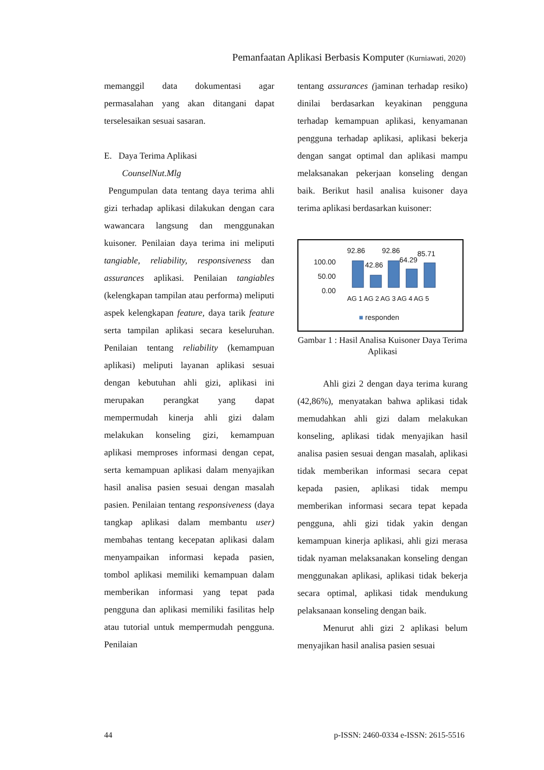Pemanfaatan Aplikasi Berbasis Komputer (Kurniawati, 2020)
memanggil data dokumentasi agar permasalahan yang akan ditangani dapat terselesaikan sesuai sasaran.
E. Daya Terima Aplikasi
CounselNut.Mlg
Pengumpulan data tentang daya terima ahli gizi terhadap aplikasi dilakukan dengan cara wawancara langsung dan menggunakan kuisoner. Penilaian daya terima ini meliputi tangiable, reliability, responsiveness dan assurances aplikasi. Penilaian tangiables (kelengkapan tampilan atau performa) meliputi aspek kelengkapan feature, daya tarik feature serta tampilan aplikasi secara keseluruhan. Penilaian tentang reliability (kemampuan aplikasi) meliputi layanan aplikasi sesuai dengan kebutuhan ahli gizi, aplikasi ini merupakan perangkat yang dapat mempermudah kinerja ahli gizi dalam melakukan konseling gizi, kemampuan aplikasi memproses informasi dengan cepat, serta kemampuan aplikasi dalam menyajikan hasil analisa pasien sesuai dengan masalah pasien. Penilaian tentang responsiveness (daya tangkap aplikasi dalam membantu user) membahas tentang kecepatan aplikasi dalam menyampaikan informasi kepada pasien, tombol aplikasi memiliki kemampuan dalam memberikan informasi yang tepat pada pengguna dan aplikasi memiliki fasilitas help atau tutorial untuk mempermudah pengguna. Penilaian
tentang assurances (jaminan terhadap resiko) dinilai berdasarkan keyakinan pengguna terhadap kemampuan aplikasi, kenyamanan pengguna terhadap aplikasi, aplikasi bekerja dengan sangat optimal dan aplikasi mampu melaksanakan pekerjaan konseling dengan baik. Berikut hasil analisa kuisoner daya terima aplikasi berdasarkan kuisoner:
100.00
50.00
0.00
92.86
42.86
92.86
64.29
85.71
AG 1 AG 2 AG 3 AG 4 AG 5
■ responden
Gambar 1 : Hasil Analisa Kuisoner Daya Terima Aplikasi
Ahli gizi 2 dengan daya terima kurang (42,86%), menyatakan bahwa aplikasi tidak memudahkan ahli gizi dalam melakukan konseling, aplikasi tidak menyajikan hasil analisa pasien sesuai dengan masalah, aplikasi tidak memberikan informasi secara cepat kepada pasien, aplikasi tidak mempu memberikan informasi secara tepat kepada pengguna, ahli gizi tidak yakin dengan kemampuan kinerja aplikasi, ahli gizi merasa tidak nyaman melaksanakan konseling dengan menggunakan aplikasi, aplikasi tidak bekerja secara optimal, aplikasi tidak mendukung pelaksanaan konseling dengan baik.
Menurut ahli gizi 2 aplikasi belum menyajikan hasil analisa pasien sesuai
44
p-ISSN: 2460-0334 e-ISSN: 2615-5516